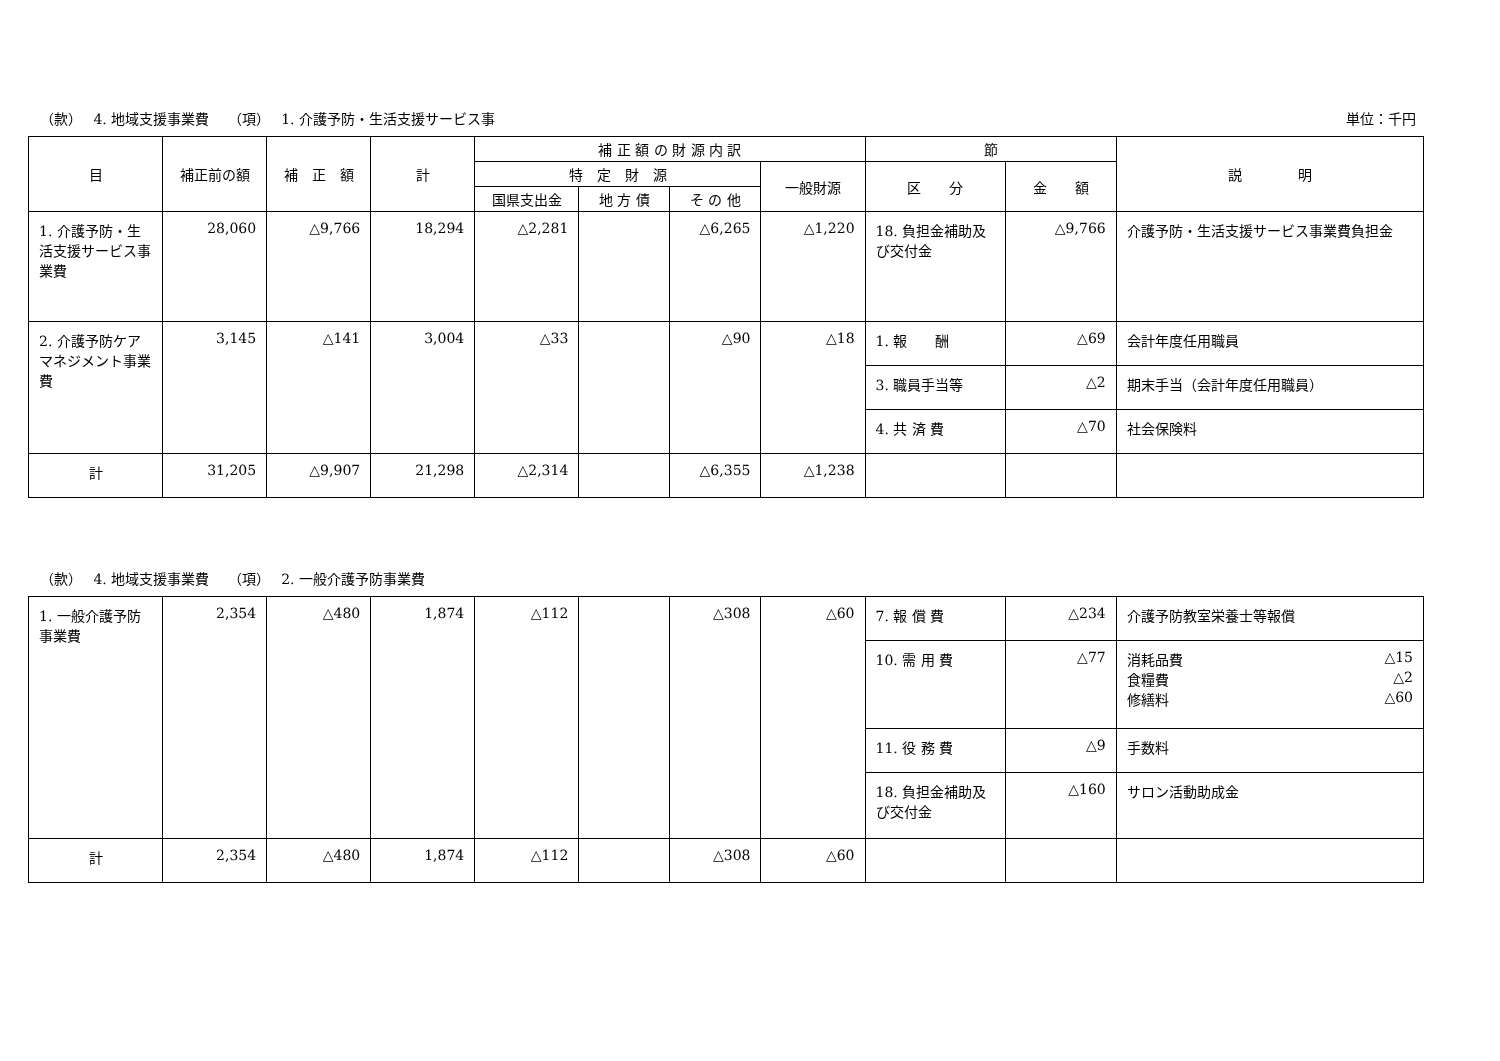（款）　 4. 地域支援事業費　 （項）　 1. 介護予防・生活支援サービス事 単位：千円
| 目 | 補正前の額 | 補 正 額 | 計 | 補 正 額 の 財 源 内 訳 | | | | 節 | | 説 明 |
| --- | --- | --- | --- | --- | --- | --- | --- | --- | --- | --- |
| | | | | 特 定 財 源 | | | 一般財源 | 区 分 | 金 額 | |
| | | | | 国県支出金 | 地 方 債 | そ の 他 | | | | |
| 1. 介護予防・生活支援サービス事業費 | 28,060 | △9,766 | 18,294 | △2,281 | | △6,265 | △1,220 | 18. 負担金補助及び交付金 | △9,766 | 介護予防・生活支援サービス事業費負担金 |
| 2. 介護予防ケアマネジメント事業費 | 3,145 | △141 | 3,004 | △33 | | △90 | △18 | 1. 報 酬 | △69 | 会計年度任用職員 |
| | | | | | | | | 3. 職員手当等 | △2 | 期末手当（会計年度任用職員） |
| | | | | | | | | 4. 共 済 費 | △70 | 社会保険料 |
| 計 | 31,205 | △9,907 | 21,298 | △2,314 | | △6,355 | △1,238 | | | |
（款）　 4. 地域支援事業費　 （項）　 2. 一般介護予防事業費
| 1. 一般介護予防事業費 | 2,354 | △480 | 1,874 | △112 | | △308 | △60 | 7. 報 償 費 | △234 | 介護予防教室栄養士等報償 |
| | | | | | | | | 10. 需 用 費 | △77 | 消耗品費 △15 食糧費 △2 修繕料 △60 |
| | | | | | | | | 11. 役 務 費 | △9 | 手数料 |
| | | | | | | | | 18. 負担金補助及び交付金 | △160 | サロン活動助成金 |
| 計 | 2,354 | △480 | 1,874 | △112 | | △308 | △60 | | | |